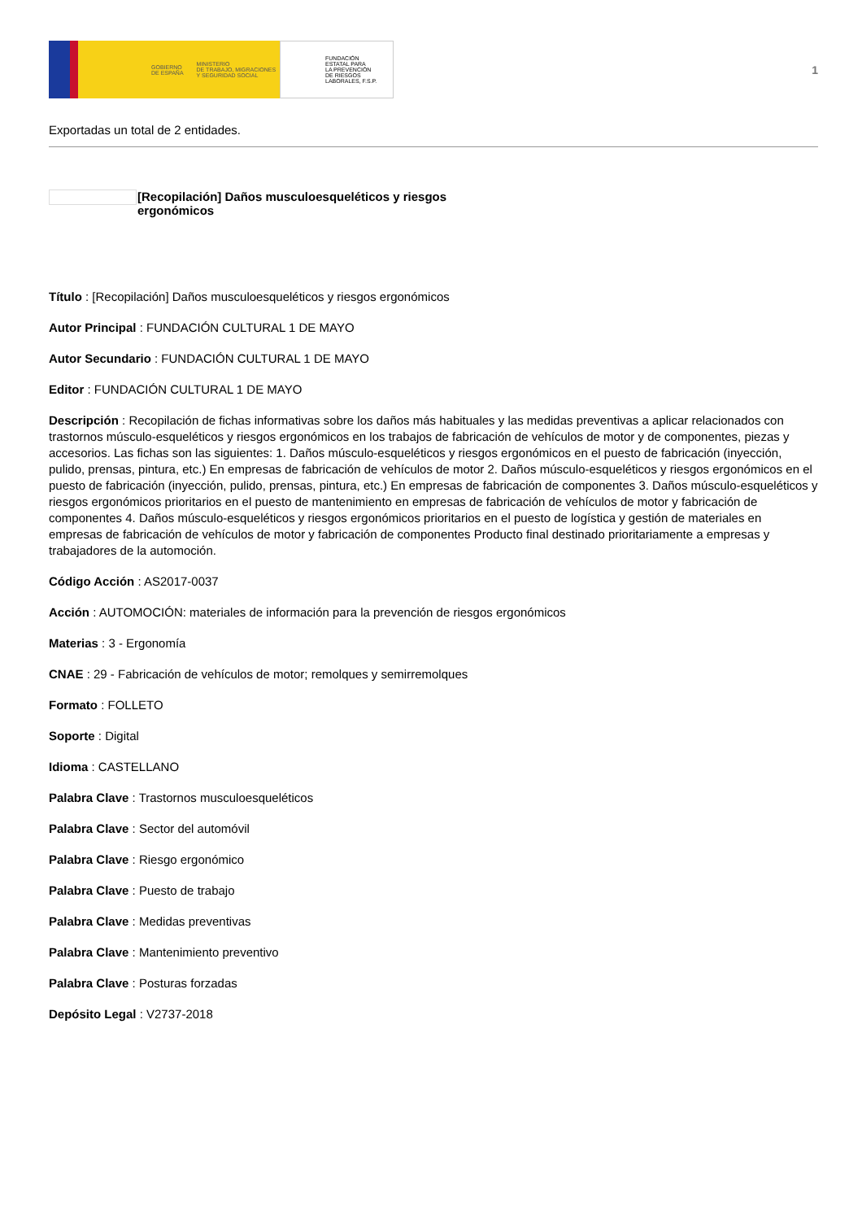GOBIERNO
DE ESPAÑA MINISTERIO
DE TRABAJO, MIGRACIONES
Y SEGURIDAD SOCIAL
FUNDACIÓN
ESTATAL PARA
LA PREVENCIÓN
DE RIESGOS
LABORALES, F.S.P.
1
Exportadas un total de 2 entidades.
[Recopilación] Daños musculoesqueléticos y riesgos
ergonómicos
Título : [Recopilación] Daños musculoesqueléticos y riesgos ergonómicos
Autor Principal : FUNDACIÓN CULTURAL 1 DE MAYO
Autor Secundario : FUNDACIÓN CULTURAL 1 DE MAYO
Editor : FUNDACIÓN CULTURAL 1 DE MAYO
Descripción : Recopilación de fichas informativas sobre los daños más habituales y las medidas preventivas a aplicar relacionados con trastornos músculo-esqueléticos y riesgos ergonómicos en los trabajos de fabricación de vehículos de motor y de componentes, piezas y accesorios. Las fichas son las siguientes: 1. Daños músculo-esqueléticos y riesgos ergonómicos en el puesto de fabricación (inyección, pulido, prensas, pintura, etc.) En empresas de fabricación de vehículos de motor 2. Daños músculo-esqueléticos y riesgos ergonómicos en el puesto de fabricación (inyección, pulido, prensas, pintura, etc.) En empresas de fabricación de componentes 3. Daños músculo-esqueléticos y riesgos ergonómicos prioritarios en el puesto de mantenimiento en empresas de fabricación de vehículos de motor y fabricación de componentes 4. Daños músculo-esqueléticos y riesgos ergonómicos prioritarios en el puesto de logística y gestión de materiales en empresas de fabricación de vehículos de motor y fabricación de componentes Producto final destinado prioritariamente a empresas y trabajadores de la automoción.
Código Acción : AS2017-0037
Acción : AUTOMOCIÓN: materiales de información para la prevención de riesgos ergonómicos
Materias : 3 - Ergonomía
CNAE : 29 - Fabricación de vehículos de motor; remolques y semirremolques
Formato : FOLLETO
Soporte : Digital
Idioma : CASTELLANO
Palabra Clave : Trastornos musculoesqueléticos
Palabra Clave : Sector del automóvil
Palabra Clave : Riesgo ergonómico
Palabra Clave : Puesto de trabajo
Palabra Clave : Medidas preventivas
Palabra Clave : Mantenimiento preventivo
Palabra Clave : Posturas forzadas
Depósito Legal : V2737-2018